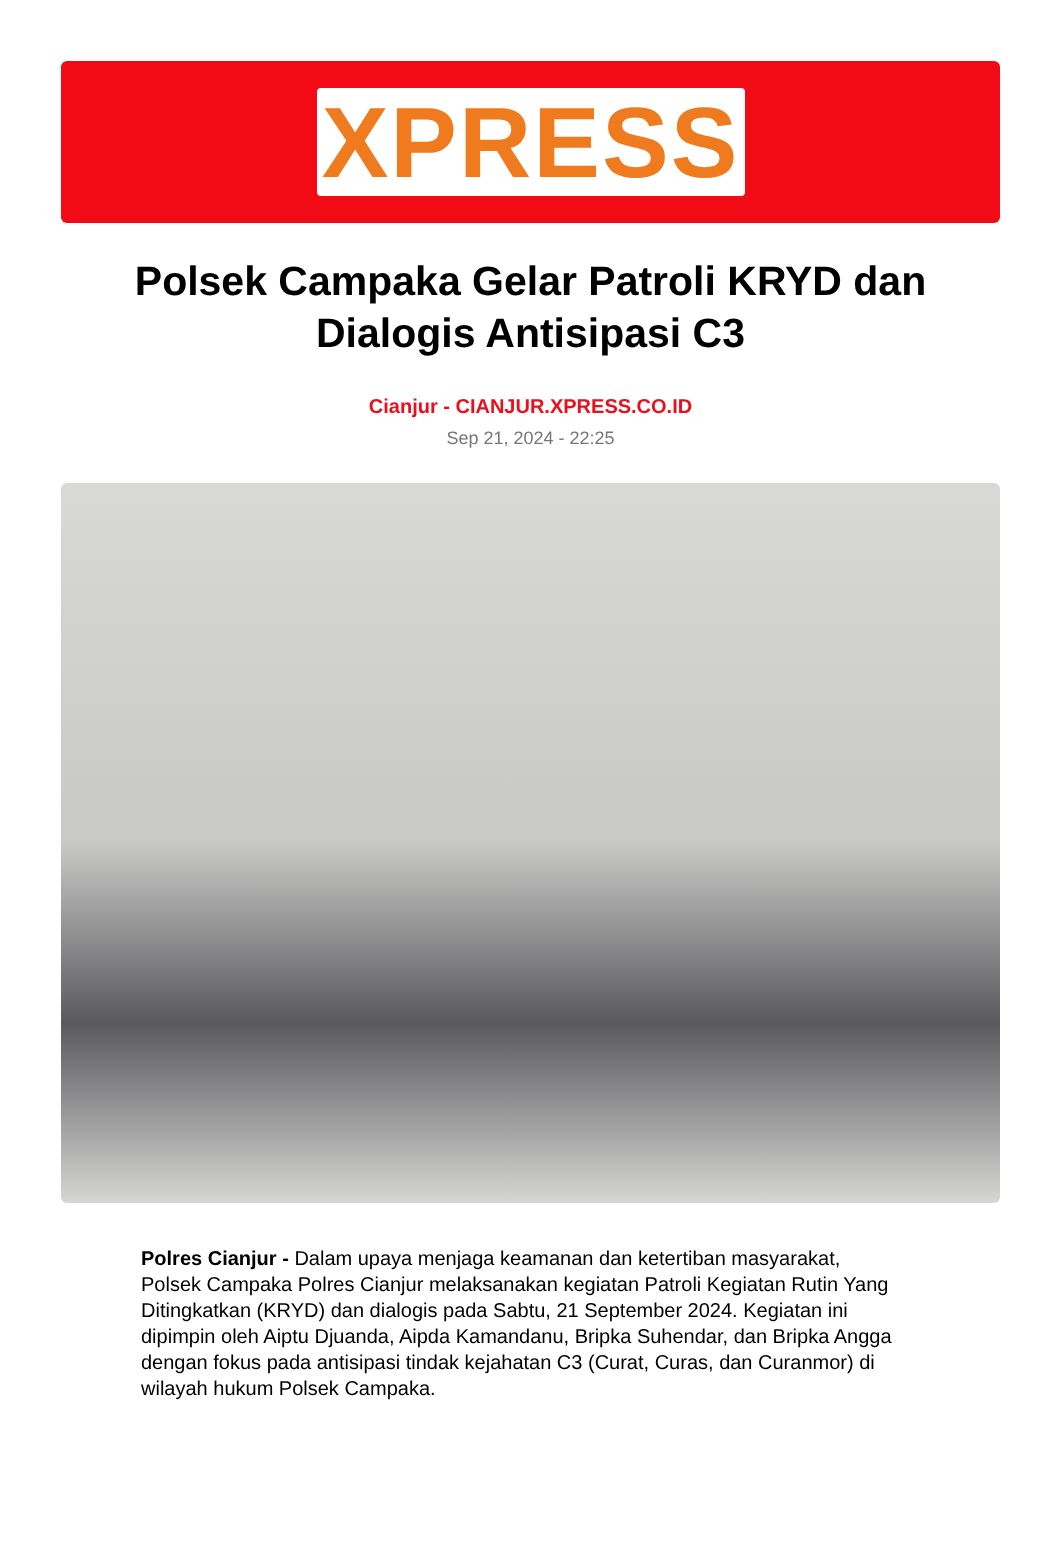XPRESS
Polsek Campaka Gelar Patroli KRYD dan Dialogis Antisipasi C3
Cianjur - CIANJUR.XPRESS.CO.ID
Sep 21, 2024 - 22:25
Polres Cianjur - Dalam upaya menjaga keamanan dan ketertiban masyarakat, Polsek Campaka Polres Cianjur melaksanakan kegiatan Patroli Kegiatan Rutin Yang Ditingkatkan (KRYD) dan dialogis pada Sabtu, 21 September 2024. Kegiatan ini dipimpin oleh Aiptu Djuanda, Aipda Kamandanu, Bripka Suhendar, dan Bripka Angga dengan fokus pada antisipasi tindak kejahatan C3 (Curat, Curas, dan Curanmor) di wilayah hukum Polsek Campaka.